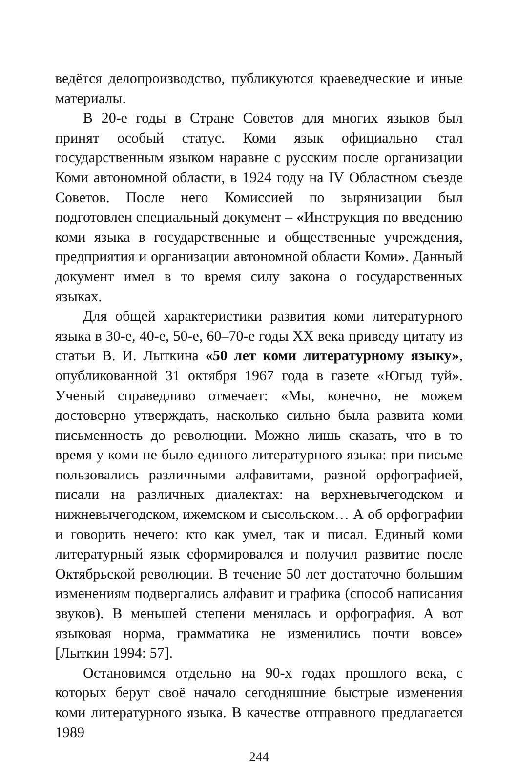ведётся делопроизводство, публикуются краеведческие и иные материалы.
В 20-е годы в Стране Советов для многих языков был принят особый статус. Коми язык официально стал государственным языком наравне с русским после организации Коми автономной области, в 1924 году на IV Областном съезде Советов. После него Комиссией по зырянизации был подготовлен специальный документ – «Инструкция по введению коми языка в государственные и общественные учреждения, предприятия и организации автономной области Коми». Данный документ имел в то время силу закона о государственных языках.
Для общей характеристики развития коми литературного языка в 30-е, 40-е, 50-е, 60–70-е годы XX века приведу цитату из статьи В. И. Лыткина «50 лет коми литературному языку», опубликованной 31 октября 1967 года в газете «Югыд туй». Ученый справедливо отмечает: «Мы, конечно, не можем достоверно утверждать, насколько сильно была развита коми письменность до революции. Можно лишь сказать, что в то время у коми не было единого литературного языка: при письме пользовались различными алфавитами, разной орфографией, писали на различных диалектах: на верхневычегодском и нижневычегодском, ижемском и сысольском… А об орфографии и говорить нечего: кто как умел, так и писал. Единый коми литературный язык сформировался и получил развитие после Октябрьской революции. В течение 50 лет достаточно большим изменениям подвергались алфавит и графика (способ написания звуков). В меньшей степени менялась и орфография. А вот языковая норма, грамматика не изменились почти вовсе» [Лыткин 1994: 57].
Остановимся отдельно на 90-х годах прошлого века, с которых берут своё начало сегодняшние быстрые изменения коми литературного языка. В качестве отправного предлагается 1989
244